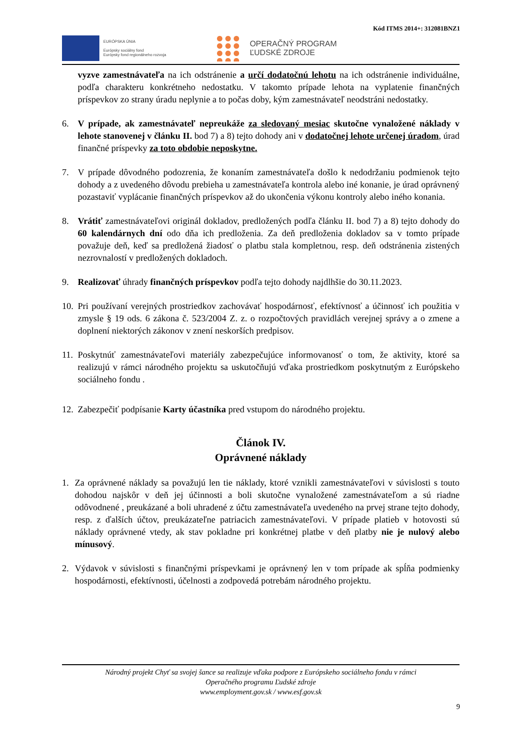Kód ITMS 2014+: 312081BNZ1
EURÓPSKA ÚNIA
Európsky sociálny fond
Európsky fond regionálneho rozvoja
OPERAČNÝ PROGRAM
ĽUDSKÉ ZDROJE
vyzve zamestnávateľa na ich odstránenie a určí dodatočnú lehotu na ich odstránenie individuálne, podľa charakteru konkrétneho nedostatku. V takomto prípade lehota na vyplatenie finančných príspevkov zo strany úradu neplynie a to počas doby, kým zamestnávateľ neodstráni nedostatky.
6. V prípade, ak zamestnávateľ nepreukáže za sledovaný mesiac skutočne vynaložené náklady v lehote stanovenej v článku II. bod 7) a 8) tejto dohody ani v dodatočnej lehote určenej úradom, úrad finančné príspevky za toto obdobie neposkytne.
7. V prípade dôvodného podozrenia, že konaním zamestnávateľa došlo k nedodržaniu podmienok tejto dohody a z uvedeného dôvodu prebieha u zamestnávateľa kontrola alebo iné konanie, je úrad oprávnený pozastaviť vyplácanie finančných príspevkov až do ukončenia výkonu kontroly alebo iného konania.
8. Vrátiť zamestnávateľovi originál dokladov, predložených podľa článku II. bod 7) a 8) tejto dohody do 60 kalendárnych dní odo dňa ich predloženia. Za deň predloženia dokladov sa v tomto prípade považuje deň, keď sa predložená žiadosť o platbu stala kompletnou, resp. deň odstránenia zistených nezrovnalostí v predložených dokladoch.
9. Realizovať úhrady finančných príspevkov podľa tejto dohody najdlhšie do 30.11.2023.
10.
Pri používaní verejných prostriedkov zachovávať hospodárnosť, efektívnosť a účinnosť ich použitia v zmysle § 19 ods. 6 zákona č. 523/2004 Z. z. o rozpočtových pravidlách verejnej správy a o zmene a doplnení niektorých zákonov v znení neskorších predpisov.
11.
Poskytnúť zamestnávateľovi materiály zabezpečujúce informovanosť o tom, že aktivity, ktoré sa realizujú v rámci národného projektu sa uskutočňujú vďaka prostriedkom poskytnutým z Európskeho sociálneho fondu .
12.
Zabezpečiť podpísanie Karty účastníka pred vstupom do národného projektu.
Článok IV.
Oprávnené náklady
1. Za oprávnené náklady sa považujú len tie náklady, ktoré vznikli zamestnávateľovi v súvislosti s touto dohodou najskôr v deň jej účinnosti a boli skutočne vynaložené zamestnávateľom a sú riadne odôvodnené , preukázané a boli uhradené z účtu zamestnávateľa uvedeného na prvej strane tejto dohody, resp. z ďalších účtov, preukázateľne patriacich zamestnávateľovi. V prípade platieb v hotovosti sú náklady oprávnené vtedy, ak stav pokladne pri konkrétnej platbe v deň platby nie je nulový alebo mínusový.
2. Výdavok v súvislosti s finančnými príspevkami je oprávnený len v tom prípade ak spĺňa podmienky hospodárnosti, efektívnosti, účelnosti a zodpovedá potrebám národného projektu.
Národný projekt Chyť sa svojej šance sa realizuje vďaka podpore z Európskeho sociálneho fondu v rámci
Operačného programu Ľudské zdroje
www.employment.gov.sk / www.esf.gov.sk
9